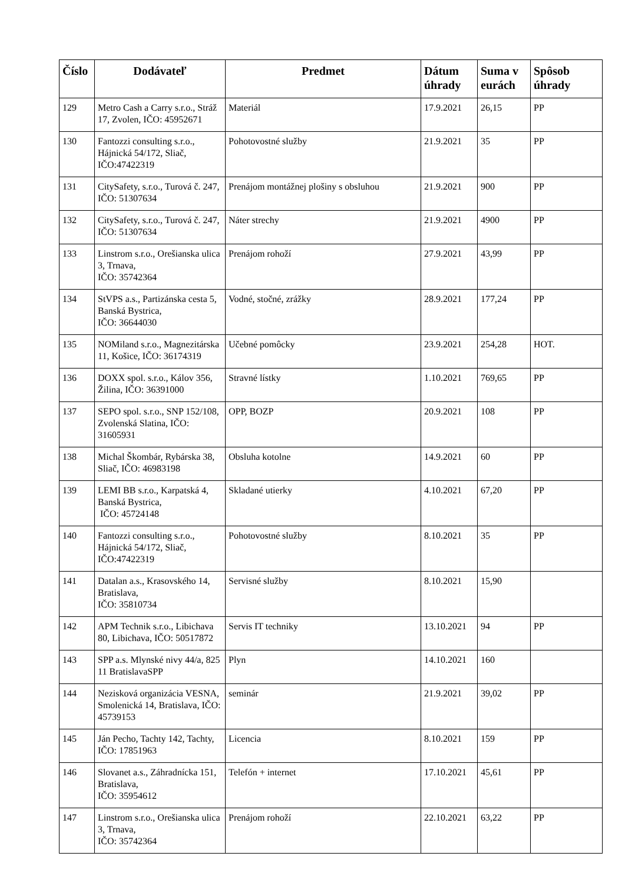| Číslo | Dodávateľ | Predmet | Dátum úhrady | Suma v eurách | Spôsob úhrady |
| --- | --- | --- | --- | --- | --- |
| 129 | Metro Cash a Carry s.r.o., Stráž 17, Zvolen, IČO: 45952671 | Materiál | 17.9.2021 | 26,15 | PP |
| 130 | Fantozzi consulting s.r.o., Hájnická 54/172, Sliač, IČO:47422319 | Pohotovostné služby | 21.9.2021 | 35 | PP |
| 131 | CitySafety, s.r.o., Turová č. 247, IČO: 51307634 | Prenájom montážnej plošiny s obsluhou | 21.9.2021 | 900 | PP |
| 132 | CitySafety, s.r.o., Turová č. 247, IČO: 51307634 | Náter strechy | 21.9.2021 | 4900 | PP |
| 133 | Linstrom s.r.o., Orešianska ulica 3, Trnava, IČO: 35742364 | Prenájom rohoží | 27.9.2021 | 43,99 | PP |
| 134 | StVPS a.s., Partizánska cesta 5, Banská Bystrica, IČO: 36644030 | Vodné, stočné, zrážky | 28.9.2021 | 177,24 | PP |
| 135 | NOMiland s.r.o., Magnezitárska 11, Košice, IČO: 36174319 | Učebné pomôcky | 23.9.2021 | 254,28 | HOT. |
| 136 | DOXX spol. s.r.o., Kálov 356, Žilina, IČO: 36391000 | Stravné lístky | 1.10.2021 | 769,65 | PP |
| 137 | SEPO spol. s.r.o., SNP 152/108, Zvolenská Slatina, IČO: 31605931 | OPP, BOZP | 20.9.2021 | 108 | PP |
| 138 | Michal Škombár, Rybárska 38, Sliač, IČO: 46983198 | Obsluha kotolne | 14.9.2021 | 60 | PP |
| 139 | LEMI BB s.r.o., Karpatská 4, Banská Bystrica, IČO: 45724148 | Skladané utierky | 4.10.2021 | 67,20 | PP |
| 140 | Fantozzi consulting s.r.o., Hájnická 54/172, Sliač, IČO:47422319 | Pohotovostné služby | 8.10.2021 | 35 | PP |
| 141 | Datalan a.s., Krasovského 14, Bratislava, IČO: 35810734 | Servisné služby | 8.10.2021 | 15,90 | |
| 142 | APM Technik s.r.o., Libichava 80, Libichava, IČO: 50517872 | Servis IT techniky | 13.10.2021 | 94 | PP |
| 143 | SPP a.s. Mlynské nivy 44/a, 825 11 BratislavaSPP | Plyn | 14.10.2021 | 160 | |
| 144 | Nezisková organizácia VESNA, Smolenická 14, Bratislava, IČO: 45739153 | seminár | 21.9.2021 | 39,02 | PP |
| 145 | Ján Pecho, Tachty 142, Tachty, IČO: 17851963 | Licencia | 8.10.2021 | 159 | PP |
| 146 | Slovanet a.s., Záhradnícka 151, Bratislava, IČO: 35954612 | Telefón + internet | 17.10.2021 | 45,61 | PP |
| 147 | Linstrom s.r.o., Orešianska ulica 3, Trnava, IČO: 35742364 | Prenájom rohoží | 22.10.2021 | 63,22 | PP |